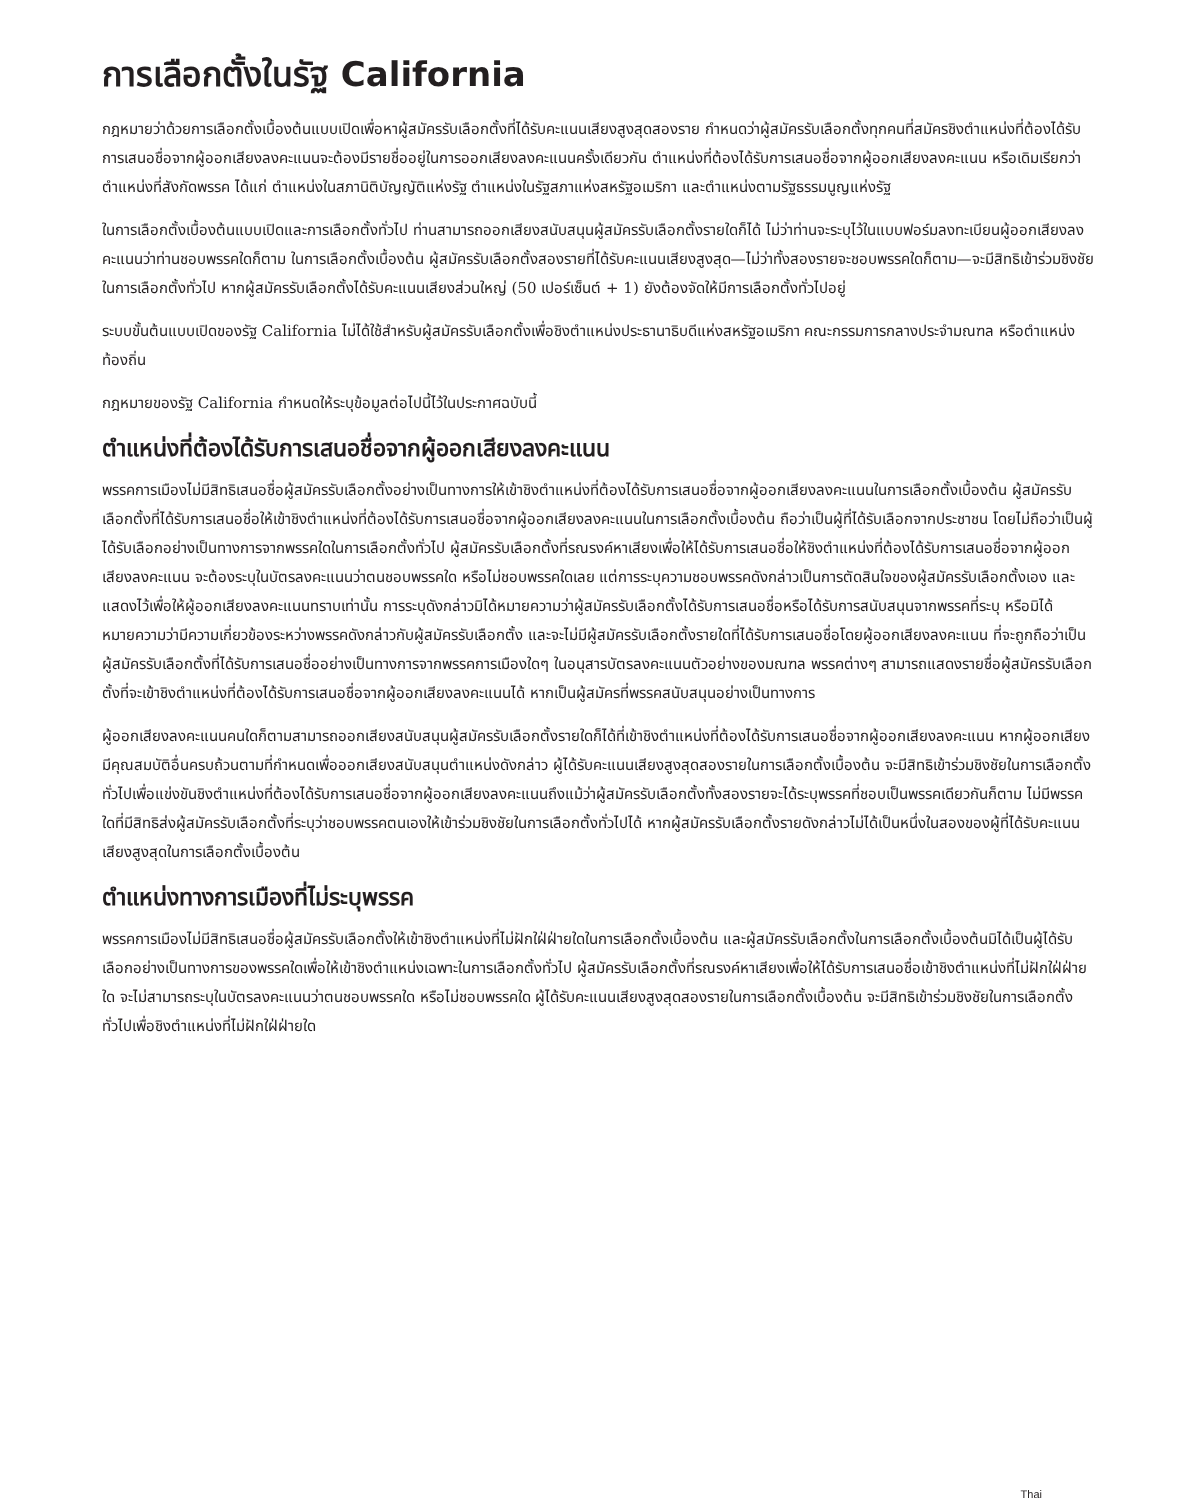การเลือกตั้งในรัฐ California
กฎหมายว่าด้วยการเลือกตั้งเบื้องต้นแบบเปิดเพื่อหาผู้สมัครรับเลือกตั้งที่ได้รับคะแนนเสียงสูงสุดสองราย กำหนดว่าผู้สมัครรับเลือกตั้งทุกคนที่สมัครชิงตำแหน่งที่ต้องได้รับการเสนอชื่อจากผู้ออกเสียงลงคะแนนจะต้องมีรายชื่ออยู่ในการออกเสียงลงคะแนนครั้งเดียวกัน ตำแหน่งที่ต้องได้รับการเสนอชื่อจากผู้ออกเสียงลงคะแนน หรือเดิมเรียกว่าตำแหน่งที่สังกัดพรรค ได้แก่ ตำแหน่งในสภานิติบัญญัติแห่งรัฐ ตำแหน่งในรัฐสภาแห่งสหรัฐอเมริกา และตำแหน่งตามรัฐธรรมนูญแห่งรัฐ
ในการเลือกตั้งเบื้องต้นแบบเปิดและการเลือกตั้งทั่วไป ท่านสามารถออกเสียงสนับสนุนผู้สมัครรับเลือกตั้งรายใดก็ได้ ไม่ว่าท่านจะระบุไว้ในแบบฟอร์มลงทะเบียนผู้ออกเสียงลงคะแนนว่าท่านชอบพรรคใดก็ตาม ในการเลือกตั้งเบื้องต้น ผู้สมัครรับเลือกตั้งสองรายที่ได้รับคะแนนเสียงสูงสุด—ไม่ว่าทั้งสองรายจะชอบพรรคใดก็ตาม—จะมีสิทธิเข้าร่วมชิงชัยในการเลือกตั้งทั่วไป หากผู้สมัครรับเลือกตั้งได้รับคะแนนเสียงส่วนใหญ่ (50 เปอร์เซ็นต์ + 1) ยังต้องจัดให้มีการเลือกตั้งทั่วไปอยู่
ระบบขั้นต้นแบบเปิดของรัฐ California ไม่ได้ใช้สำหรับผู้สมัครรับเลือกตั้งเพื่อชิงตำแหน่งประธานาธิบดีแห่งสหรัฐอเมริกา คณะกรรมการกลางประจำมณฑล หรือตำแหน่งท้องถิ่น
กฎหมายของรัฐ California กำหนดให้ระบุข้อมูลต่อไปนี้ไว้ในประกาศฉบับนี้
ตำแหน่งที่ต้องได้รับการเสนอชื่อจากผู้ออกเสียงลงคะแนน
พรรคการเมืองไม่มีสิทธิเสนอชื่อผู้สมัครรับเลือกตั้งอย่างเป็นทางการให้เข้าชิงตำแหน่งที่ต้องได้รับการเสนอชื่อจากผู้ออกเสียงลงคะแนนในการเลือกตั้งเบื้องต้น ผู้สมัครรับเลือกตั้งที่ได้รับการเสนอชื่อให้เข้าชิงตำแหน่งที่ต้องได้รับการเสนอชื่อจากผู้ออกเสียงลงคะแนนในการเลือกตั้งเบื้องต้น ถือว่าเป็นผู้ที่ได้รับเลือกจากประชาชน โดยไม่ถือว่าเป็นผู้ได้รับเลือกอย่างเป็นทางการจากพรรคใดในการเลือกตั้งทั่วไป ผู้สมัครรับเลือกตั้งที่รณรงค์หาเสียงเพื่อให้ได้รับการเสนอชื่อให้ชิงตำแหน่งที่ต้องได้รับการเสนอชื่อจากผู้ออกเสียงลงคะแนน จะต้องระบุในบัตรลงคะแนนว่าตนชอบพรรคใด หรือไม่ชอบพรรคใดเลย แต่การระบุความชอบพรรคดังกล่าวเป็นการตัดสินใจของผู้สมัครรับเลือกตั้งเอง และแสดงไว้เพื่อให้ผู้ออกเสียงลงคะแนนทราบเท่านั้น การระบุดังกล่าวมิได้หมายความว่าผู้สมัครรับเลือกตั้งได้รับการเสนอชื่อหรือได้รับการสนับสนุนจากพรรคที่ระบุ หรือมิได้หมายความว่ามีความเกี่ยวข้องระหว่างพรรคดังกล่าวกับผู้สมัครรับเลือกตั้ง และจะไม่มีผู้สมัครรับเลือกตั้งรายใดที่ได้รับการเสนอชื่อโดยผู้ออกเสียงลงคะแนน ที่จะถูกถือว่าเป็นผู้สมัครรับเลือกตั้งที่ได้รับการเสนอชื่ออย่างเป็นทางการจากพรรคการเมืองใดๆ ในอนุสารบัตรลงคะแนนตัวอย่างของมณฑล พรรคต่างๆ สามารถแสดงรายชื่อผู้สมัครรับเลือกตั้งที่จะเข้าชิงตำแหน่งที่ต้องได้รับการเสนอชื่อจากผู้ออกเสียงลงคะแนนได้ หากเป็นผู้สมัครที่พรรคสนับสนุนอย่างเป็นทางการ
ผู้ออกเสียงลงคะแนนคนใดก็ตามสามารถออกเสียงสนับสนุนผู้สมัครรับเลือกตั้งรายใดก็ได้ที่เข้าชิงตำแหน่งที่ต้องได้รับการเสนอชื่อจากผู้ออกเสียงลงคะแนน หากผู้ออกเสียงมีคุณสมบัติอื่นครบถ้วนตามที่กำหนดเพื่อออกเสียงสนับสนุนตำแหน่งดังกล่าว ผู้ได้รับคะแนนเสียงสูงสุดสองรายในการเลือกตั้งเบื้องต้น จะมีสิทธิเข้าร่วมชิงชัยในการเลือกตั้งทั่วไปเพื่อแข่งขันชิงตำแหน่งที่ต้องได้รับการเสนอชื่อจากผู้ออกเสียงลงคะแนนถึงแม้ว่าผู้สมัครรับเลือกตั้งทั้งสองรายจะได้ระบุพรรคที่ชอบเป็นพรรคเดียวกันก็ตาม ไม่มีพรรคใดที่มีสิทธิส่งผู้สมัครรับเลือกตั้งที่ระบุว่าชอบพรรคตนเองให้เข้าร่วมชิงชัยในการเลือกตั้งทั่วไปได้ หากผู้สมัครรับเลือกตั้งรายดังกล่าวไม่ได้เป็นหนึ่งในสองของผู้ที่ได้รับคะแนนเสียงสูงสุดในการเลือกตั้งเบื้องต้น
ตำแหน่งทางการเมืองที่ไม่ระบุพรรค
พรรคการเมืองไม่มีสิทธิเสนอชื่อผู้สมัครรับเลือกตั้งให้เข้าชิงตำแหน่งที่ไม่ฝักใฝ่ฝ่ายใดในการเลือกตั้งเบื้องต้น และผู้สมัครรับเลือกตั้งในการเลือกตั้งเบื้องต้นมิได้เป็นผู้ได้รับเลือกอย่างเป็นทางการของพรรคใดเพื่อให้เข้าชิงตำแหน่งเฉพาะในการเลือกตั้งทั่วไป ผู้สมัครรับเลือกตั้งที่รณรงค์หาเสียงเพื่อให้ได้รับการเสนอชื่อเข้าชิงตำแหน่งที่ไม่ฝักใฝ่ฝ่ายใด จะไม่สามารถระบุในบัตรลงคะแนนว่าตนชอบพรรคใด หรือไม่ชอบพรรคใด ผู้ได้รับคะแนนเสียงสูงสุดสองรายในการเลือกตั้งเบื้องต้น จะมีสิทธิเข้าร่วมชิงชัยในการเลือกตั้งทั่วไปเพื่อชิงตำแหน่งที่ไม่ฝักใฝ่ฝ่ายใด
Thai